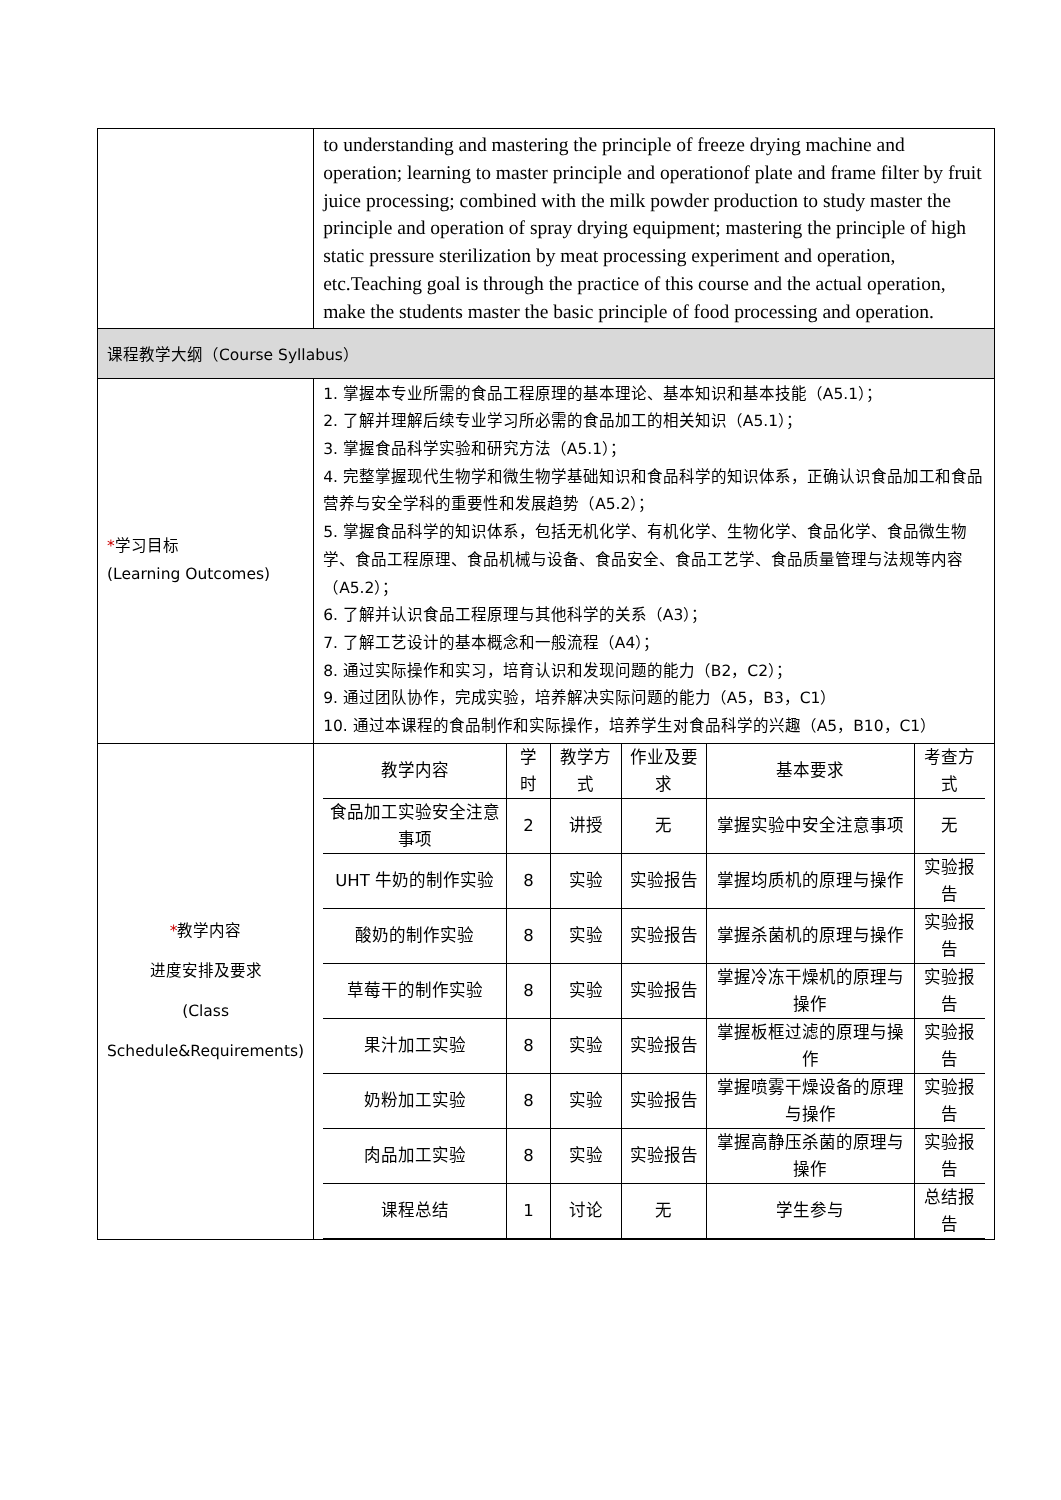| | to understanding and mastering the principle of freeze drying machine and operation; learning to master principle and operationof plate and frame filter by fruit juice processing; combined with the milk powder production to study master the principle and operation of spray drying equipment; mastering the principle of high static pressure sterilization by meat processing experiment and operation, etc.Teaching goal is through the practice of this course and the actual operation, make the students master the basic principle of food processing and operation. |
| 课程教学大纲（Course Syllabus） | |
| * 学习目标 (Learning Outcomes) | 1. 掌握本专业所需的食品工程原理的基本理论、基本知识和基本技能（A5.1）； 2. 了解并理解后续专业学习所必需的食品加工的相关知识（A5.1）； 3. 掌握食品科学实验和研究方法（A5.1）； 4. 完整掌握现代生物学和微生物学基础知识和食品科学的知识体系，正确认识食品加工和食品营养与安全学科的重要性和发展趋势（A5.2）； 5. 掌握食品科学的知识体系，包括无机化学、有机化学、生物化学、食品化学、食品微生物学、食品工程原理、食品机械与设备、食品安全、食品工艺学、食品质量管理与法规等内容（A5.2）； 6. 了解并认识食品工程原理与其他科学的关系（A3）； 7. 了解工艺设计的基本概念和一般流程（A4）； 8. 通过实际操作和实习，培育认识和发现问题的能力（B2，C2）； 9. 通过团队协作，完成实验，培养解决实际问题的能力（A5，B3，C1） 10. 通过本课程的食品制作和实际操作，培养学生对食品科学的兴趣（A5，B10，C1） |
| * 教学内容 进度安排及要求 (Class Schedule&Requirements) | / 教学内容 / 学时 / 教学方式 / 作业及要求 / 基本要求 / 考查方式 / / 食品加工实验安全注意事项 / 2 / 讲授 / 无 / 掌握实验中安全注意事项 / 无 / / UHT 牛奶的制作实验 / 8 / 实验 / 实验报告 / 掌握均质机的原理与操作 / 实验报告 / / 酸奶的制作实验 / 8 / 实验 / 实验报告 / 掌握杀菌机的原理与操作 / 实验报告 / / 草莓干的制作实验 / 8 / 实验 / 实验报告 / 掌握冷冻干燥机的原理与操作 / 实验报告 / / 果汁加工实验 / 8 / 实验 / 实验报告 / 掌握板框过滤的原理与操作 / 实验报告 / / 奶粉加工实验 / 8 / 实验 / 实验报告 / 掌握喷雾干燥设备的原理与操作 / 实验报告 / / 肉品加工实验 / 8 / 实验 / 实验报告 / 掌握高静压杀菌的原理与操作 / 实验报告 / / 课程总结 / 1 / 讨论 / 无 / 学生参与 / 总结报告 / |